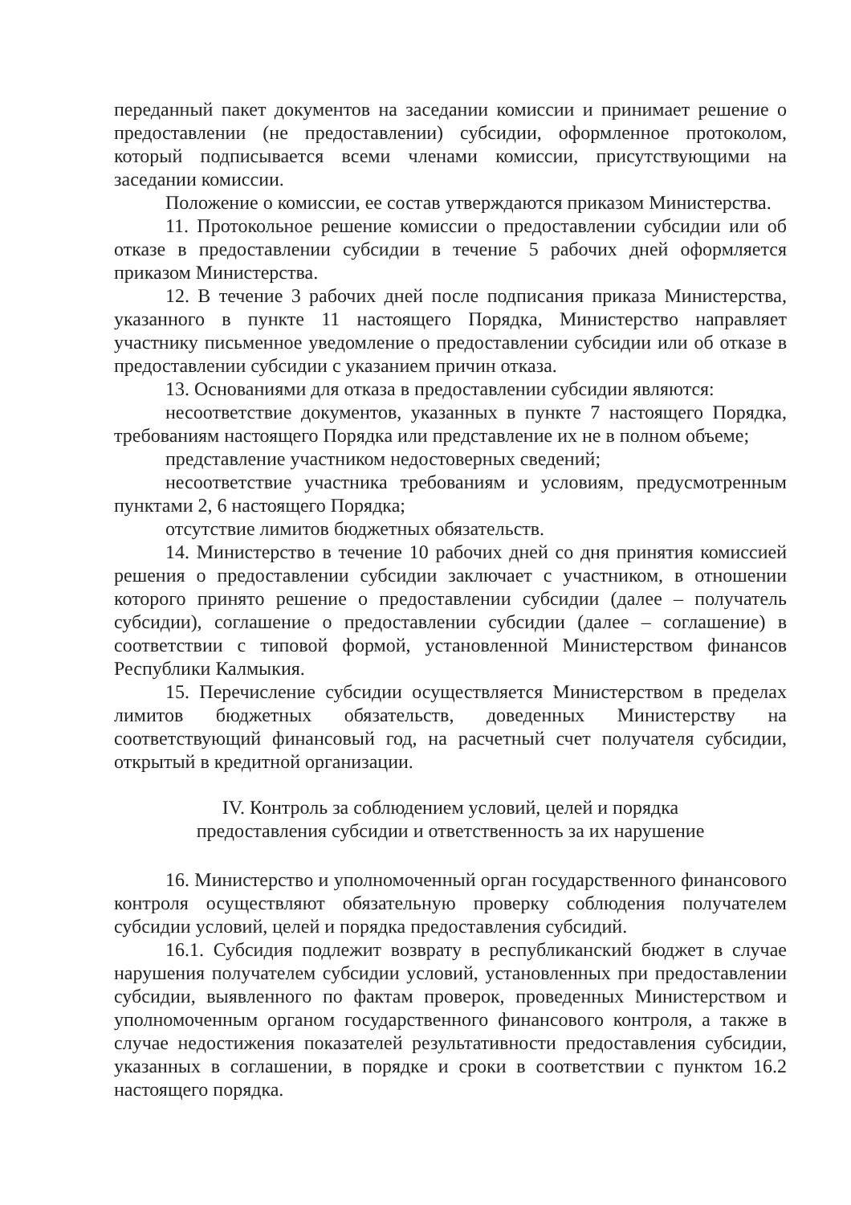переданный пакет документов на заседании комиссии и принимает решение о предоставлении (не предоставлении) субсидии, оформленное протоколом, который подписывается всеми членами комиссии, присутствующими на заседании комиссии.
Положение о комиссии, ее состав утверждаются приказом Министерства.
11. Протокольное решение комиссии о предоставлении субсидии или об отказе в предоставлении субсидии в течение 5 рабочих дней оформляется приказом Министерства.
12. В течение 3 рабочих дней после подписания приказа Министерства, указанного в пункте 11 настоящего Порядка, Министерство направляет участнику письменное уведомление о предоставлении субсидии или об отказе в предоставлении субсидии с указанием причин отказа.
13. Основаниями для отказа в предоставлении субсидии являются:
несоответствие документов, указанных в пункте 7 настоящего Порядка, требованиям настоящего Порядка или представление их не в полном объеме;
представление участником недостоверных сведений;
несоответствие участника требованиям и условиям, предусмотренным пунктами 2, 6 настоящего Порядка;
отсутствие лимитов бюджетных обязательств.
14. Министерство в течение 10 рабочих дней со дня принятия комиссией решения о предоставлении субсидии заключает с участником, в отношении которого принято решение о предоставлении субсидии (далее – получатель субсидии), соглашение о предоставлении субсидии (далее – соглашение) в соответствии с типовой формой, установленной Министерством финансов Республики Калмыкия.
15. Перечисление субсидии осуществляется Министерством в пределах лимитов бюджетных обязательств, доведенных Министерству на соответствующий финансовый год, на расчетный счет получателя субсидии, открытый в кредитной организации.
IV. Контроль за соблюдением условий, целей и порядка
предоставления субсидии и ответственность за их нарушение
16. Министерство и уполномоченный орган государственного финансового контроля осуществляют обязательную проверку соблюдения получателем субсидии условий, целей и порядка предоставления субсидий.
16.1. Субсидия подлежит возврату в республиканский бюджет в случае нарушения получателем субсидии условий, установленных при предоставлении субсидии, выявленного по фактам проверок, проведенных Министерством и уполномоченным органом государственного финансового контроля, а также в случае недостижения показателей результативности предоставления субсидии, указанных в соглашении, в порядке и сроки в соответствии с пунктом 16.2 настоящего порядка.